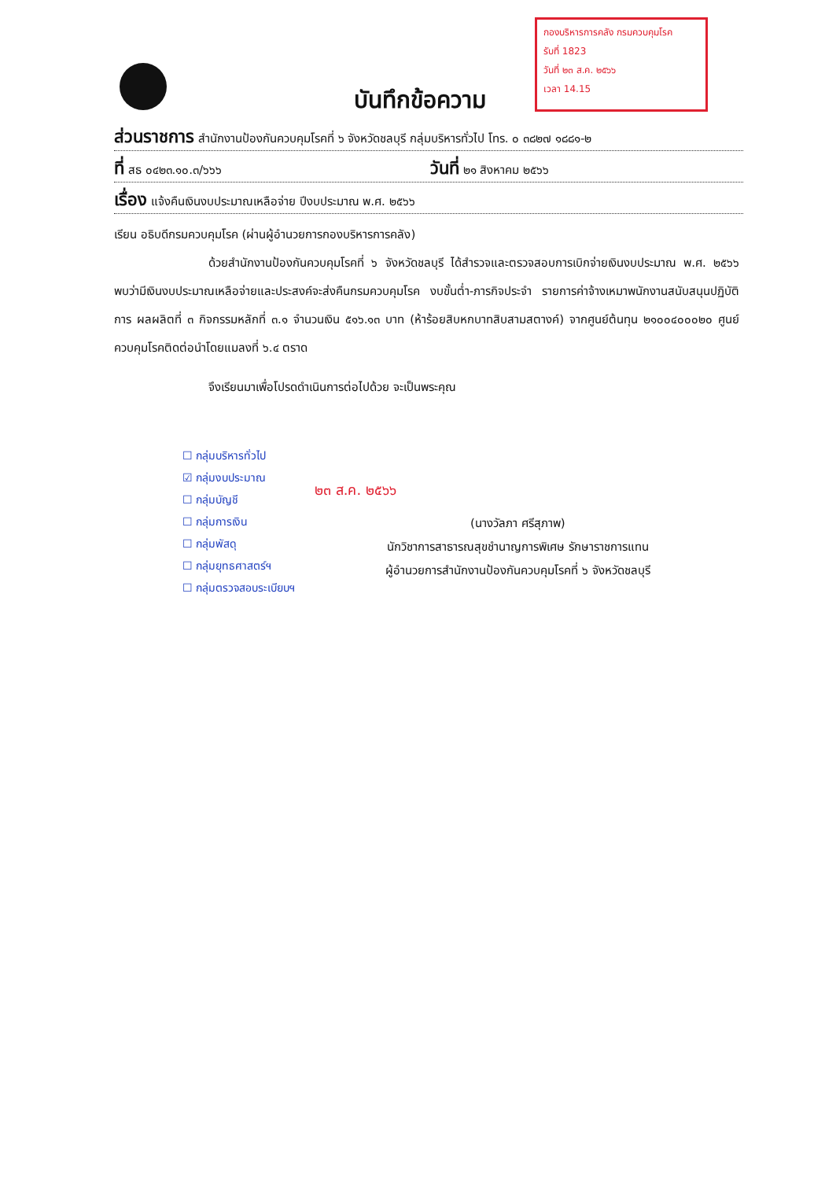กองบริหารการคลัง กรมควบคุมโรค
รับที่ 1823
วันที่ ๒๓ ส.ค. ๒๕๖๖
เวลา 14.15
บันทึกข้อความ
ส่วนราชการ สำนักงานป้องกันควบคุมโรคที่ ๖ จังหวัดชลบุรี กลุ่มบริหารทั่วไป โทร. ๐ ๓๘๒๗ ๑๘๘๑-๒
ที่ สธ ๐๔๒๓.๑๐.๓/๖๖๖ วันที่ ๒๑ สิงหาคม ๒๕๖๖
เรื่อง แจ้งคืนเงินงบประมาณเหลือจ่าย ปีงบประมาณ พ.ศ. ๒๕๖๖
เรียน อธิบดีกรมควบคุมโรค (ผ่านผู้อำนวยการกองบริหารการคลัง)
ด้วยสำนักงานป้องกันควบคุมโรคที่ ๖ จังหวัดชลบุรี ได้สำรวจและตรวจสอบการเบิกจ่ายเงินงบประมาณ พ.ศ. ๒๕๖๖ พบว่ามีเงินงบประมาณเหลือจ่ายและประสงค์จะส่งคืนกรมควบคุมโรค งบขั้นต่ำ-ภารกิจประจำ รายการค่าจ้างเหมาพนักงานสนับสนุนปฏิบัติการ ผลผลิตที่ ๓ กิจกรรมหลักที่ ๓.๑ จำนวนเงิน ๕๑๖.๑๓ บาท (ห้าร้อยสิบหกบาทสิบสามสตางค์) จากศูนย์ต้นทุน ๒๑๐๐๔๐๐๐๒๐ ศูนย์ควบคุมโรคติดต่อนำโดยแมลงที่ ๖.๔ ตราด
จึงเรียนมาเพื่อโปรดดำเนินการต่อไปด้วย จะเป็นพระคุณ
☐ กลุ่มบริหารทั่วไป
☑ กลุ่มงบประมาณ
☐ กลุ่มบัญชี
☐ กลุ่มการเงิน
☐ กลุ่มพัสดุ
☐ กลุ่มยุทธศาสตร์ฯ
☐ กลุ่มตรวจสอบระเบียบฯ
๒๓ ส.ค. ๒๕๖๖
(นางวัลภา ศรีสุภาพ)
นักวิชาการสาธารณสุขชำนาญการพิเศษ รักษาราชการแทน
ผู้อำนวยการสำนักงานป้องกันควบคุมโรคที่ ๖ จังหวัดชลบุรี